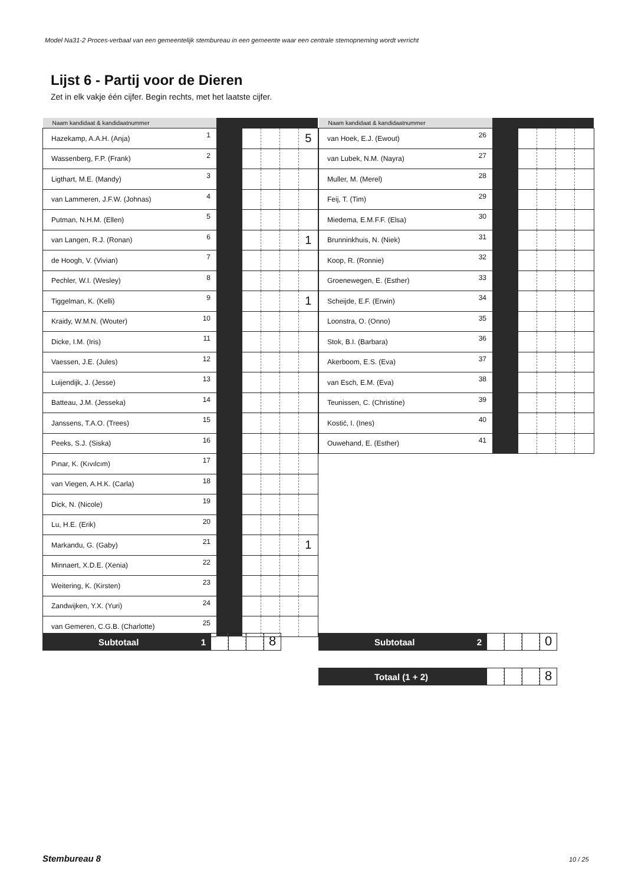Model Na31-2 Proces-verbaal van een gemeentelijk stembureau in een gemeente waar een centrale stemopneming wordt verricht
Lijst 6 - Partij voor de Dieren
Zet in elk vakje één cijfer. Begin rechts, met het laatste cijfer.
| Naam kandidaat & kandidaatnummer | | | | | | |
| --- | --- | --- | --- | --- | --- | --- |
| Hazekamp, A.A.H. (Anja) | 1 | | | | | 5 |
| Wassenberg, F.P. (Frank) | 2 | | | | | |
| Ligthart, M.E. (Mandy) | 3 | | | | | |
| van Lammeren, J.F.W. (Johnas) | 4 | | | | | |
| Putman, N.H.M. (Ellen) | 5 | | | | | |
| van Langen, R.J. (Ronan) | 6 | | | | | 1 |
| de Hoogh, V. (Vivian) | 7 | | | | | |
| Pechler, W.I. (Wesley) | 8 | | | | | |
| Tiggelman, K. (Kelli) | 9 | | | | | 1 |
| Kraidy, W.M.N. (Wouter) | 10 | | | | | |
| Dicke, I.M. (Iris) | 11 | | | | | |
| Vaessen, J.E. (Jules) | 12 | | | | | |
| Luijendijk, J. (Jesse) | 13 | | | | | |
| Batteau, J.M. (Jesseka) | 14 | | | | | |
| Janssens, T.A.O. (Trees) | 15 | | | | | |
| Peeks, S.J. (Siska) | 16 | | | | | |
| Pınar, K. (Kıvılcım) | 17 | | | | | |
| van Viegen, A.H.K. (Carla) | 18 | | | | | |
| Dick, N. (Nicole) | 19 | | | | | |
| Lu, H.E. (Erik) | 20 | | | | | |
| Markandu, G. (Gaby) | 21 | | | | | 1 |
| Minnaert, X.D.E. (Xenia) | 22 | | | | | |
| Weitering, K. (Kirsten) | 23 | | | | | |
| Zandwijken, Y.X. (Yuri) | 24 | | | | | |
| van Gemeren, C.G.B. (Charlotte) | 25 | | | | | |
| Naam kandidaat & kandidaatnummer | | | | | | |
| --- | --- | --- | --- | --- | --- | --- |
| van Hoek, E.J. (Ewout) | 26 | | | | | |
| van Lubek, N.M. (Nayra) | 27 | | | | | |
| Muller, M. (Merel) | 28 | | | | | |
| Feij, T. (Tim) | 29 | | | | | |
| Miedema, E.M.F.F. (Elsa) | 30 | | | | | |
| Brunninkhuis, N. (Niek) | 31 | | | | | |
| Koop, R. (Ronnie) | 32 | | | | | |
| Groenewegen, E. (Esther) | 33 | | | | | |
| Scheijde, E.F. (Erwin) | 34 | | | | | |
| Loonstra, O. (Onno) | 35 | | | | | |
| Stok, B.I. (Barbara) | 36 | | | | | |
| Akerboom, E.S. (Eva) | 37 | | | | | |
| van Esch, E.M. (Eva) | 38 | | | | | |
| Teunissen, C. (Christine) | 39 | | | | | |
| Kostić, I. (Ines) | 40 | | | | | |
| Ouwehand, E. (Esther) | 41 | | | | | |
Subtotaal 1
8
Subtotaal 2
0
Totaal (1 + 2)
8
Stembureau 8 10 / 25